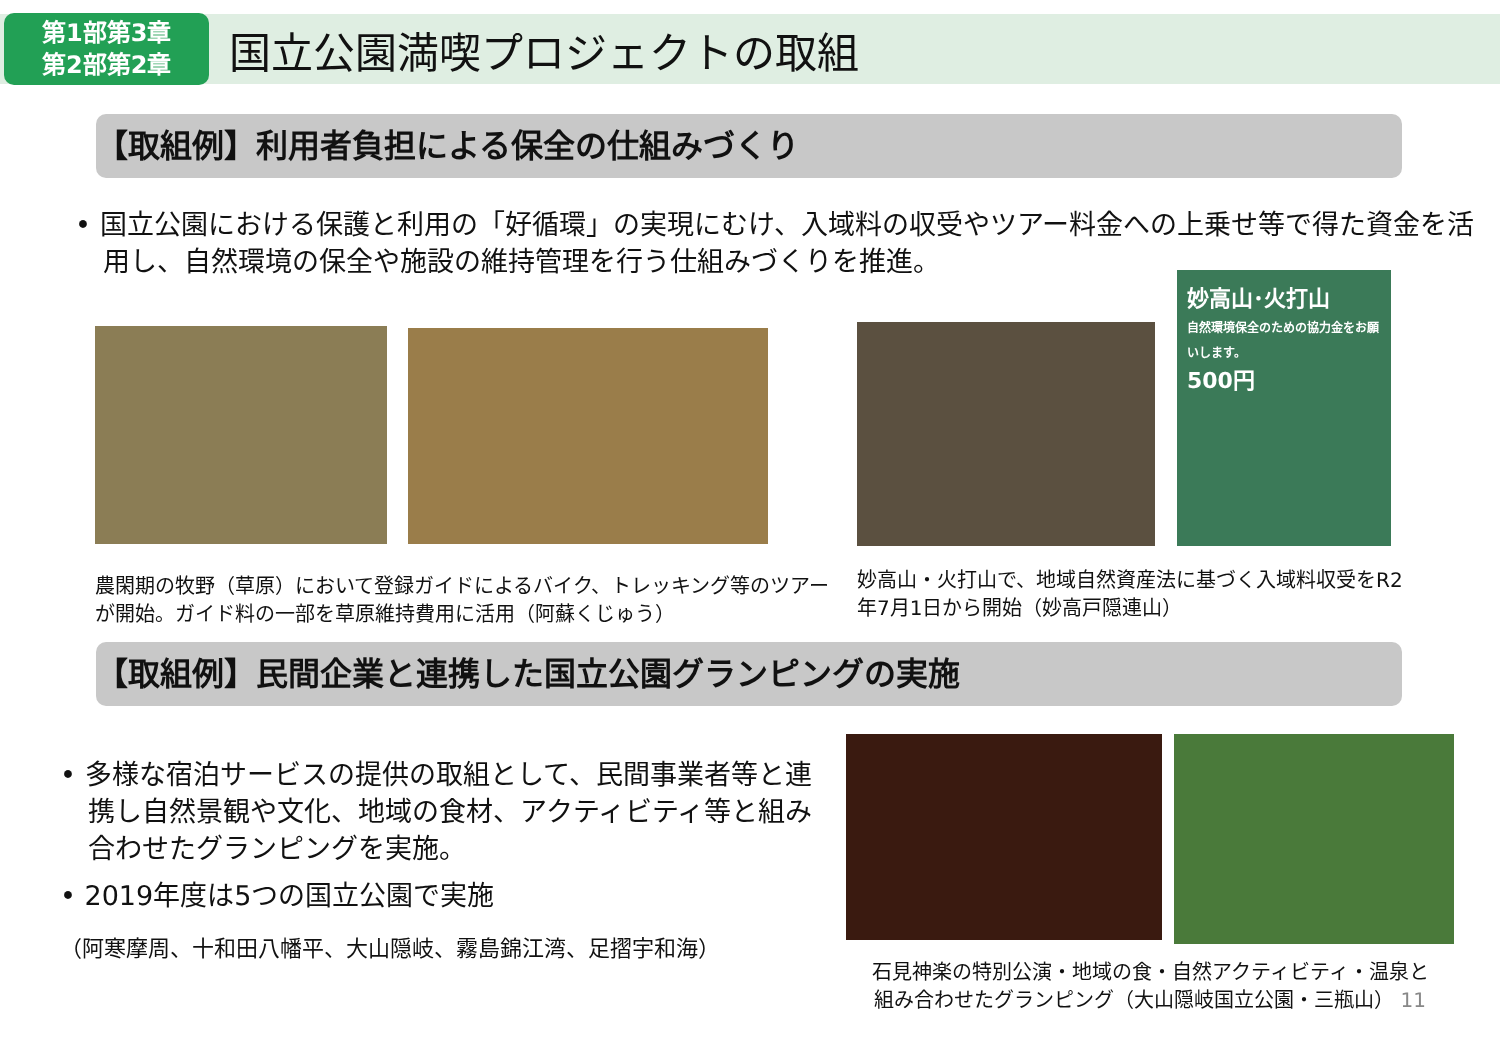第1部第3章
第2部第2章
国立公園満喫プロジェクトの取組
【取組例】利用者負担による保全の仕組みづくり
• 国立公園における保護と利用の「好循環」の実現にむけ、入域料の収受やツアー料金への上乗せ等で得た資金を活用し、自然環境の保全や施設の維持管理を行う仕組みづくりを推進。
農閑期の牧野（草原）において登録ガイドによるバイク、トレッキング等のツアーが開始。ガイド料の一部を草原維持費用に活用（阿蘇くじゅう）
妙高山･火打山
自然環境保全のための協力金をお願いします。
500円
妙高山・火打山で、地域自然資産法に基づく入域料収受をR2年7月1日から開始（妙高戸隠連山）
【取組例】民間企業と連携した国立公園グランピングの実施
• 多様な宿泊サービスの提供の取組として、民間事業者等と連携し自然景観や文化、地域の食材、アクティビティ等と組み合わせたグランピングを実施。
• 2019年度は5つの国立公園で実施
（阿寒摩周、十和田八幡平、大山隠岐、霧島錦江湾、足摺宇和海）
石見神楽の特別公演・地域の食・自然アクティビティ・温泉と
組み合わせたグランピング（大山隠岐国立公園・三瓶山） 11